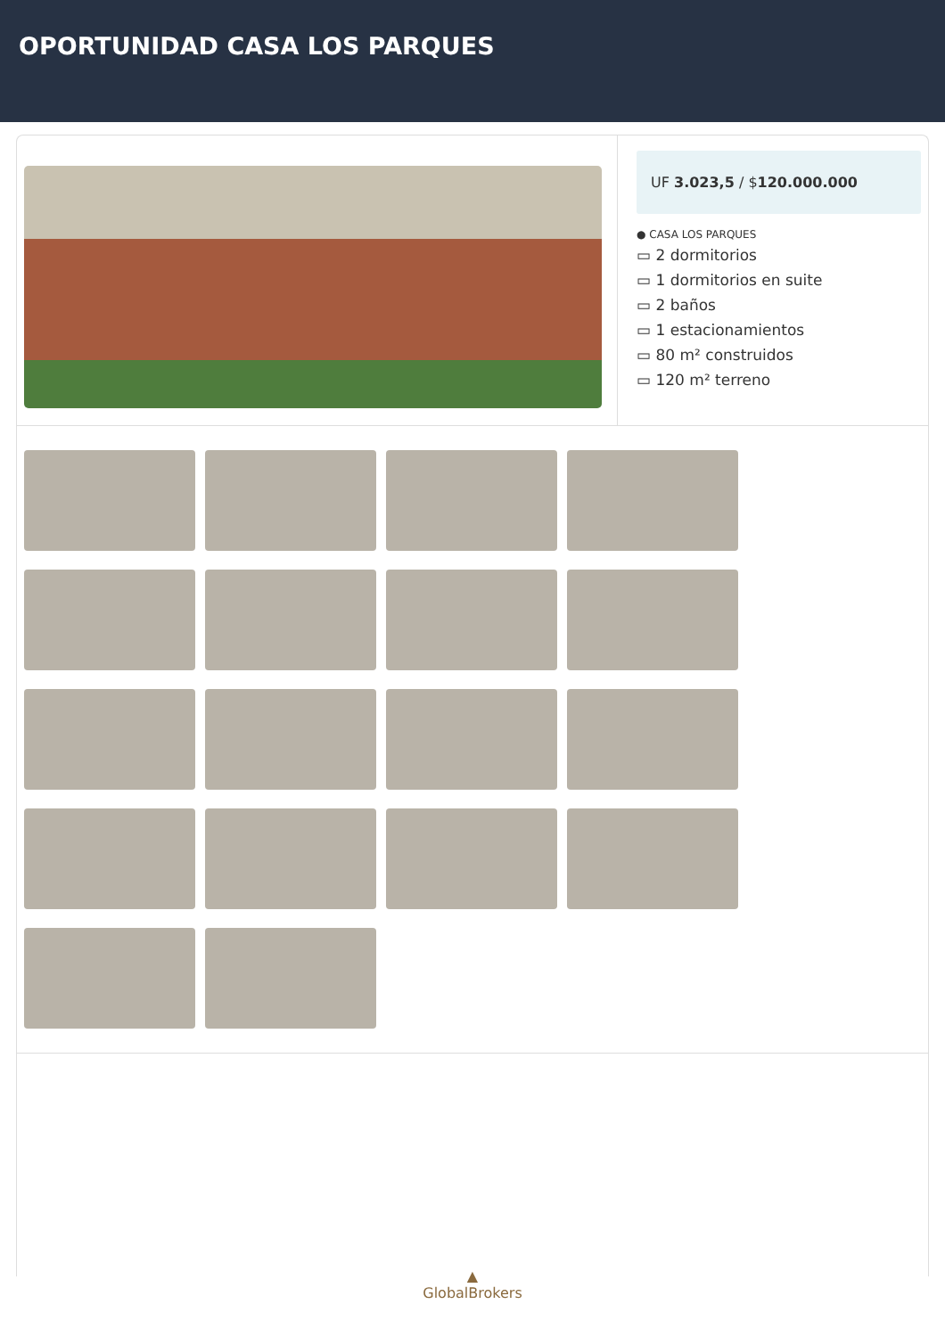OPORTUNIDAD CASA LOS PARQUES
UF 3.023,5 / $120.000.000
● CASA LOS PARQUES
▭ 2 dormitorios
▭ 1 dormitorios en suite
▭ 2 baños
▭ 1 estacionamientos
▭ 80 m² construidos
▭ 120 m² terreno
▲
GlobalBrokers